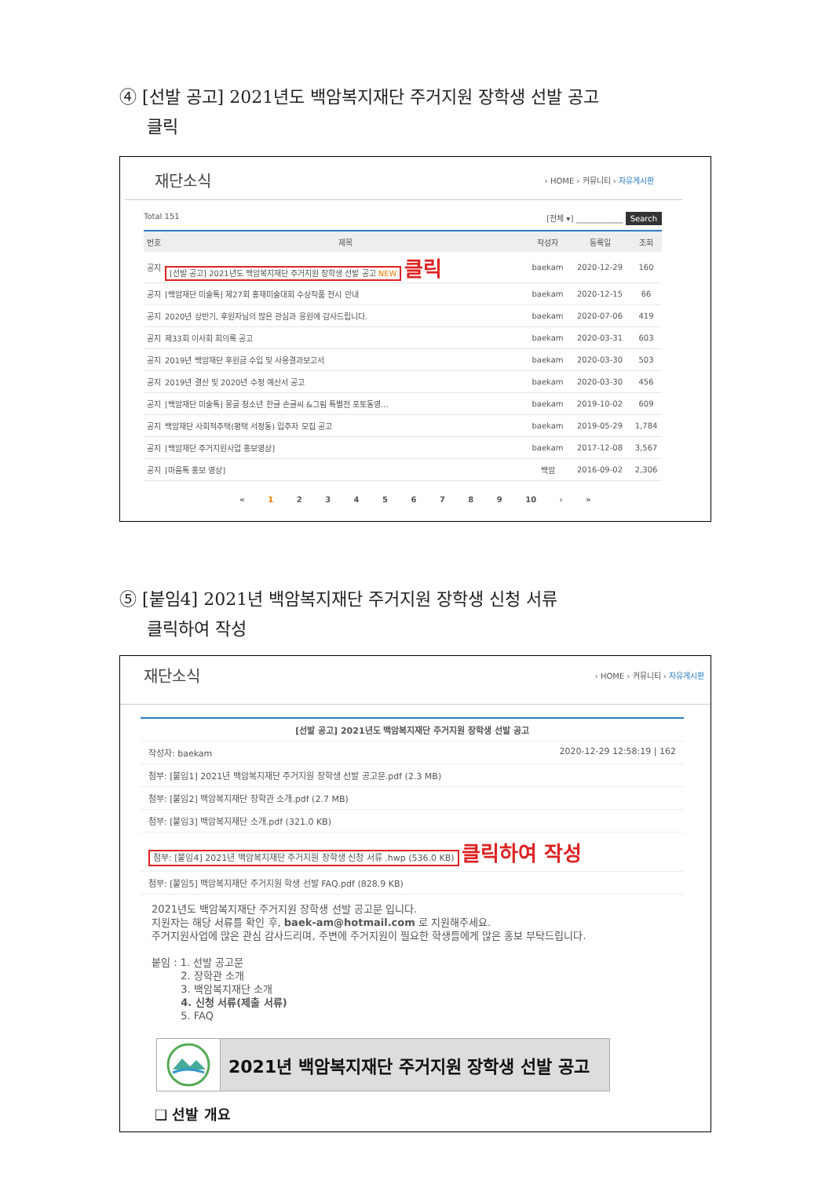④ [선발 공고] 2021년도 백암복지재단 주거지원 장학생 선발 공고
클릭
재단소식 › HOME › 커뮤니티 › 자유게시판
Total 151 [전체 ▾] ____________ Search
| 번호 | 제목 | 작성자 | 등록일 | 조회 |
| --- | --- | --- | --- | --- |
| 공지 | [선발 공고] 2021년도 백암복지재단 주거지원 장학생 선발 공고 NEW 클릭 | baekam | 2020-12-29 | 160 |
| 공지 | [백암재단 미술톡] 제27회 홍재미술대회 수상작품 전시 안내 | baekam | 2020-12-15 | 66 |
| 공지 | 2020년 상반기, 후원자님의 많은 관심과 응원에 감사드립니다. | baekam | 2020-07-06 | 419 |
| 공지 | 제33회 이사회 회의록 공고 | baekam | 2020-03-31 | 603 |
| 공지 | 2019년 백암재단 후원금 수입 및 사용결과보고서 | baekam | 2020-03-30 | 503 |
| 공지 | 2019년 결산 및 2020년 수정 예산서 공고 | baekam | 2020-03-30 | 456 |
| 공지 | [백암재단 미술톡] 몽골 청소년 한글 손글씨 &그림 특별전 포토동영... | baekam | 2019-10-02 | 609 |
| 공지 | 백암재단 사회적주택(평택 서정동) 입주자 모집 공고 | baekam | 2019-05-29 | 1,784 |
| 공지 | [백암재단 주거지원사업 홍보영상] | baekam | 2017-12-08 | 3,567 |
| 공지 | [마음톡 홍보 영상] | 백암 | 2016-09-02 | 2,306 |
« 1 2 3 4 5 6 7 8 9 10 › »
⑤ [붙임4] 2021년 백암복지재단 주거지원 장학생 신청 서류
클릭하여 작성
재단소식 › HOME › 커뮤니티 › 자유게시판
[선발 공고] 2021년도 백암복지재단 주거지원 장학생 선발 공고
작성자: baekam 2020-12-29 12:58:19 | 162
첨부: [붙임1] 2021년 백암복지재단 주거지원 장학생 선발 공고문.pdf (2.3 MB)
첨부: [붙임2] 백암복지재단 장학관 소개.pdf (2.7 MB)
첨부: [붙임3] 백암복지재단 소개.pdf (321.0 KB)
첨부: [붙임4] 2021년 백암복지재단 주거지원 장학생 신청 서류 .hwp (536.0 KB) 클릭하여 작성
첨부: [붙임5] 백암복지재단 주거지원 학생 선발 FAQ.pdf (828.9 KB)
2021년도 백암복지재단 주거지원 장학생 선발 공고문 입니다.
지원자는 해당 서류를 확인 후, baek-am@hotmail.com 로 지원해주세요.
주거지원사업에 많은 관심 감사드리며, 주변에 주거지원이 필요한 학생들에게 많은 홍보 부탁드립니다.
붙임 : 1. 선발 공고문
2. 장학관 소개
3. 백암복지재단 소개
4. 신청 서류(제출 서류)
5. FAQ
2021년 백암복지재단 주거지원 장학생 선발 공고
❑ 선발 개요